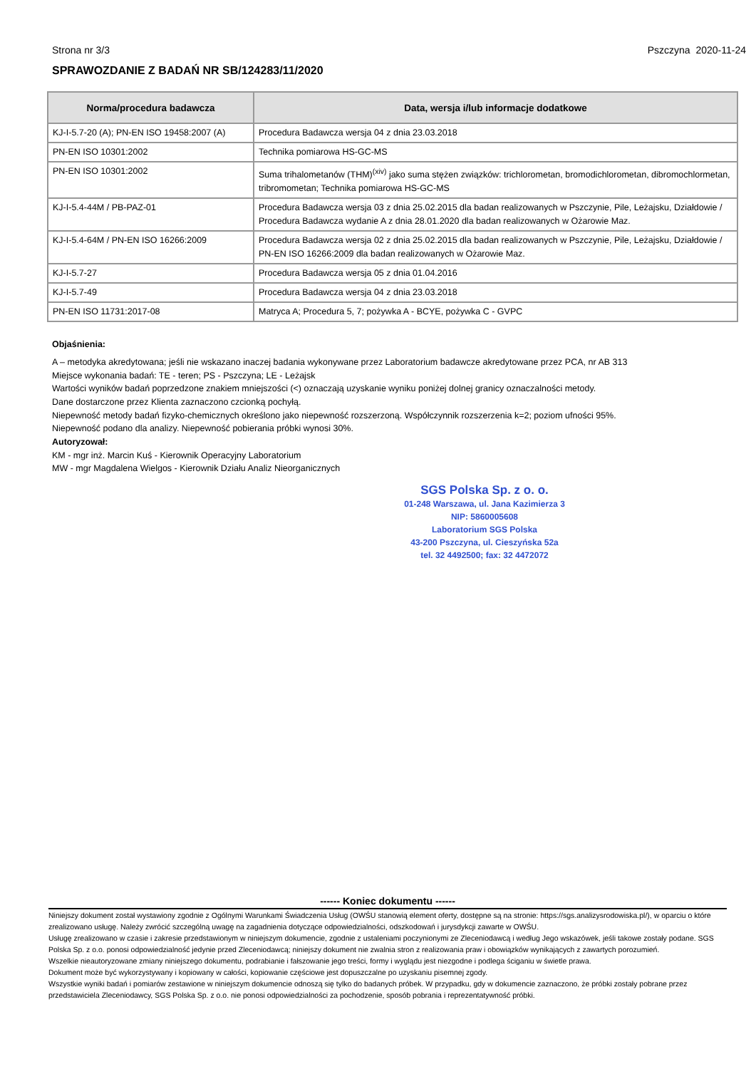Strona nr 3/3 Pszczyna 2020-11-24
SPRAWOZDANIE Z BADAŃ NR SB/124283/11/2020
| Norma/procedura badawcza | Data, wersja i/lub informacje dodatkowe |
| --- | --- |
| KJ-I-5.7-20 (A); PN-EN ISO 19458:2007 (A) | Procedura Badawcza wersja 04 z dnia 23.03.2018 |
| PN-EN ISO 10301:2002 | Technika pomiarowa HS-GC-MS |
| PN-EN ISO 10301:2002 | Suma trihalometanów (THM)<sup>(xiv)</sup> jako suma stężen związków: trichlorometan, bromodichlorometan, dibromochlormetan, tribromometan; Technika pomiarowa HS-GC-MS |
| KJ-I-5.4-44M / PB-PAZ-01 | Procedura Badawcza wersja 03 z dnia 25.02.2015 dla badan realizowanych w Pszczynie, Pile, Leżajsku, Działdowie / Procedura Badawcza wydanie A z dnia 28.01.2020 dla badan realizowanych w Ożarowie Maz. |
| KJ-I-5.4-64M / PN-EN ISO 16266:2009 | Procedura Badawcza wersja 02 z dnia 25.02.2015 dla badan realizowanych w Pszczynie, Pile, Leżajsku, Działdowie / PN-EN ISO 16266:2009 dla badan realizowanych w Ożarowie Maz. |
| KJ-I-5.7-27 | Procedura Badawcza wersja 05 z dnia 01.04.2016 |
| KJ-I-5.7-49 | Procedura Badawcza wersja 04 z dnia 23.03.2018 |
| PN-EN ISO 11731:2017-08 | Matryca A; Procedura 5, 7; pożywka A - BCYE, pożywka C - GVPC |
Objaśnienia:
A – metodyka akredytowana; jeśli nie wskazano inaczej badania wykonywane przez Laboratorium badawcze akredytowane przez PCA, nr AB 313
Miejsce wykonania badań: TE - teren; PS - Pszczyna; LE - Leżajsk
Wartości wyników badań poprzedzone znakiem mniejszości (<) oznaczają uzyskanie wyniku poniżej dolnej granicy oznaczalności metody.
Dane dostarczone przez Klienta zaznaczono czcionką pochyłą.
Niepewność metody badań fizyko-chemicznych określono jako niepewność rozszerzoną. Współczynnik rozszerzenia k=2; poziom ufności 95%.
Niepewność podano dla analizy. Niepewność pobierania próbki wynosi 30%.
Autoryzował:
KM - mgr inż. Marcin Kuś - Kierownik Operacyjny Laboratorium
MW - mgr Magdalena Wielgos - Kierownik Działu Analiz Nieorganicznych
SGS Polska Sp. z o. o.
01-248 Warszawa, ul. Jana Kazimierza 3
NIP: 5860005608
Laboratorium SGS Polska
43-200 Pszczyna, ul. Cieszyńska 52a
tel. 32 4492500; fax: 32 4472072
------ Koniec dokumentu ------
Niniejszy dokument został wystawiony zgodnie z Ogólnymi Warunkami Świadczenia Usług (OWŚU stanowią element oferty, dostępne są na stronie: https://sgs.analizysrodowiska.pl/), w oparciu o które zrealizowano usługę. Należy zwrócić szczególną uwagę na zagadnienia dotyczące odpowiedzialności, odszkodowań i jurysdykcji zawarte w OWŚU.
Usługę zrealizowano w czasie i zakresie przedstawionym w niniejszym dokumencie, zgodnie z ustaleniami poczynionymi ze Zleceniodawcą i według Jego wskazówek, jeśli takowe zostały podane. SGS Polska Sp. z o.o. ponosi odpowiedzialność jedynie przed Zleceniodawcą; niniejszy dokument nie zwalnia stron z realizowania praw i obowiązków wynikających z zawartych porozumień.
Wszelkie nieautoryzowane zmiany niniejszego dokumentu, podrabianie i fałszowanie jego treści, formy i wyglądu jest niezgodne i podlega ściganiu w świetle prawa.
Dokument może być wykorzystywany i kopiowany w całości, kopiowanie częściowe jest dopuszczalne po uzyskaniu pisemnej zgody.
Wszystkie wyniki badań i pomiarów zestawione w niniejszym dokumencie odnoszą się tylko do badanych próbek. W przypadku, gdy w dokumencie zaznaczono, że próbki zostały pobrane przez przedstawiciela Zleceniodawcy, SGS Polska Sp. z o.o. nie ponosi odpowiedzialności za pochodzenie, sposób pobrania i reprezentatywność próbki.